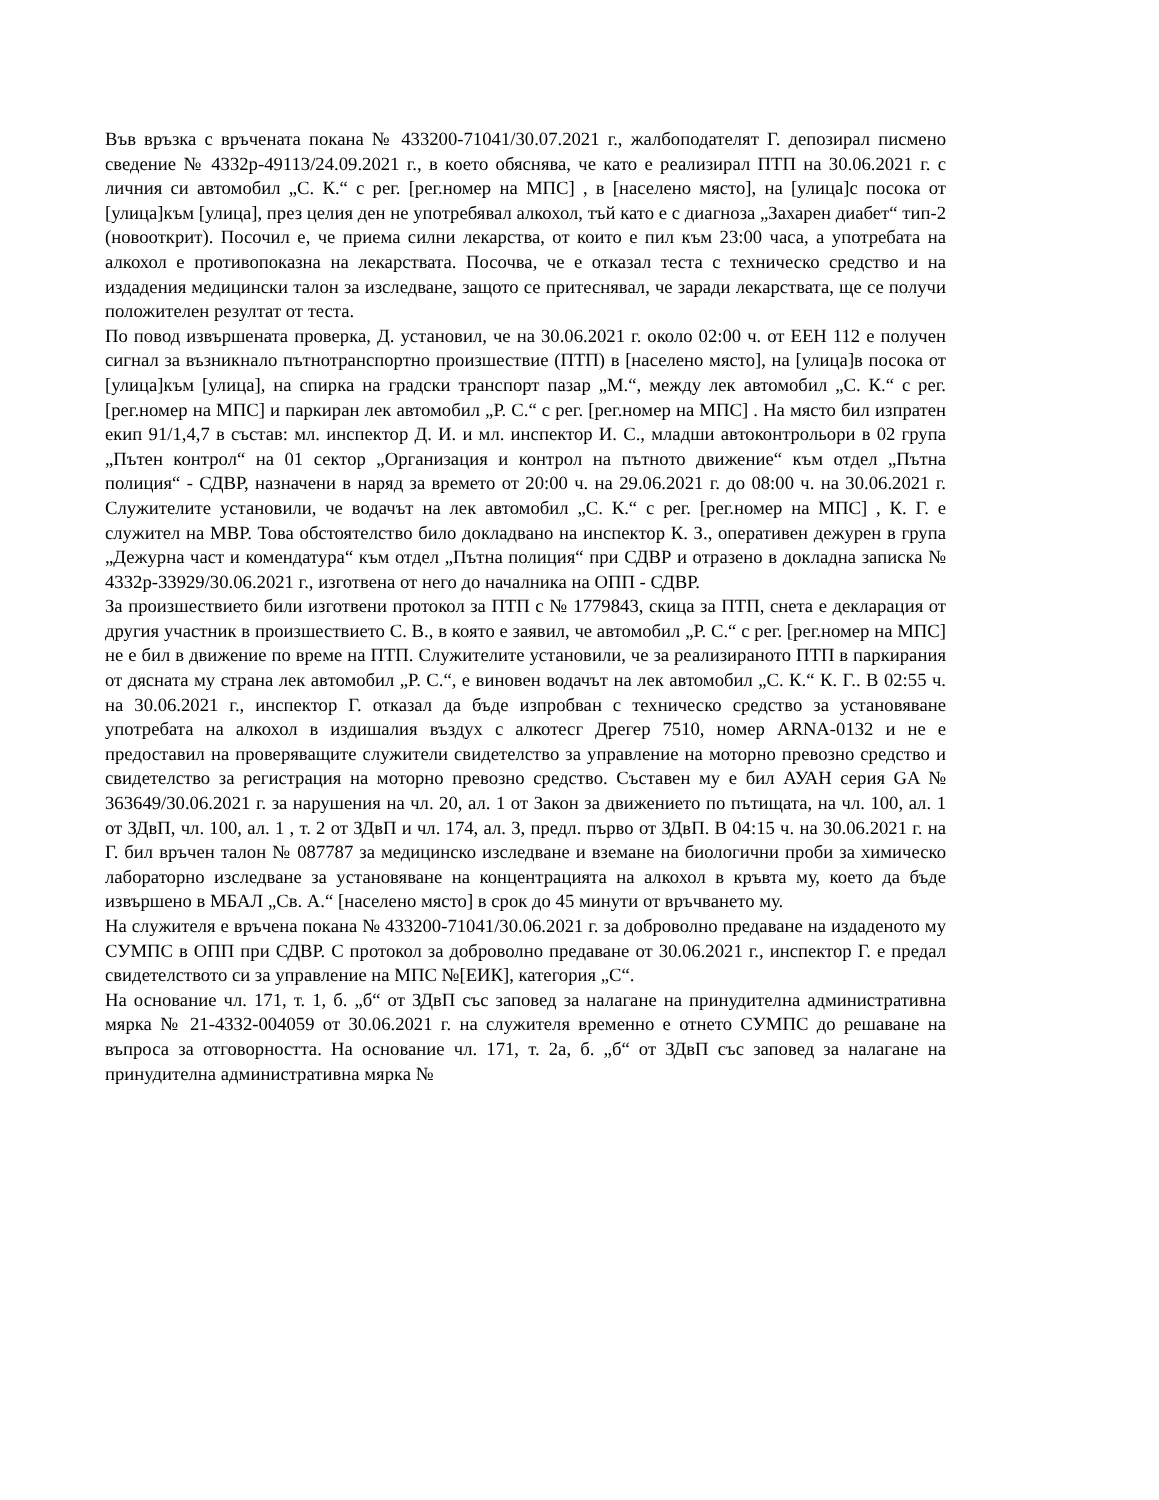Във връзка с връчената покана № 433200-71041/30.07.2021 г., жалбоподателят Г. депозирал писмено сведение № 4332р-49113/24.09.2021 г., в което обяснява, че като е реализирал ПТП на 30.06.2021 г. с личния си автомобил „С. К.“ с рег. [рег.номер на МПС] , в [населено място], на [улица]с посока от [улица]към [улица], през целия ден не употребявал алкохол, тъй като е с диагноза „Захарен диабет“ тип-2 (новооткрит). Посочил е, че приема силни лекарства, от които е пил към 23:00 часа, а употребата на алкохол е противопоказна на лекарствата. Посочва, че е отказал теста с техническо средство и на издадения медицински талон за изследване, защото се притеснявал, че заради лекарствата, ще се получи положителен резултат от теста.
По повод извършената проверка, Д. установил, че на 30.06.2021 г. около 02:00 ч. от ЕЕН 112 е получен сигнал за възникнало пътнотранспортно произшествие (ПТП) в [населено място], на [улица]в посока от [улица]към [улица], на спирка на градски транспорт пазар „М.“, между лек автомобил „С. К.“ с рег. [рег.номер на МПС] и паркиран лек автомобил „Р. С.“ с рег. [рег.номер на МПС] . На място бил изпратен екип 91/1,4,7 в състав: мл. инспектор Д. И. и мл. инспектор И. С., младши автоконтрольори в 02 група „Пътен контрол“ на 01 сектор „Организация и контрол на пътното движение“ към отдел „Пътна полиция“ - СДВР, назначени в наряд за времето от 20:00 ч. на 29.06.2021 г. до 08:00 ч. на 30.06.2021 г. Служителите установили, че водачът на лек автомобил „С. К.“ с рег. [рег.номер на МПС] , К. Г. е служител на МВР. Това обстоятелство било докладвано на инспектор К. З., оперативен дежурен в група „Дежурна част и комендатура“ към отдел „Пътна полиция“ при СДВР и отразено в докладна записка № 4332р-33929/30.06.2021 г., изготвена от него до началника на ОПП - СДВР.
За произшествието били изготвени протокол за ПТП с № 1779843, скица за ПТП, снета е декларация от другия участник в произшествието С. В., в която е заявил, че автомобил „Р. С.“ с рег. [рег.номер на МПС] не е бил в движение по време на ПТП. Служителите установили, че за реализираното ПТП в паркирания от дясната му страна лек автомобил „Р. С.“, е виновен водачът на лек автомобил „С. К.“ К. Г.. В 02:55 ч. на 30.06.2021 г., инспектор Г. отказал да бъде изпробван с техническо средство за установяване употребата на алкохол в издишалия въздух с алкотесг Дрегер 7510, номер ARNA-0132 и не е предоставил на проверяващите служители свидетелство за управление на моторно превозно средство и свидетелство за регистрация на моторно превозно средство. Съставен му е бил АУАН серия GA № 363649/30.06.2021 г. за нарушения на чл. 20, ал. 1 от Закон за движението по пътищата, на чл. 100, ал. 1 от ЗДвП, чл. 100, ал. 1 , т. 2 от ЗДвП и чл. 174, ал. 3, предл. първо от ЗДвП. В 04:15 ч. на 30.06.2021 г. на Г. бил връчен талон № 087787 за медицинско изследване и вземане на биологични проби за химическо лабораторно изследване за установяване на концентрацията на алкохол в кръвта му, което да бъде извършено в МБАЛ „Св. А.“ [населено място] в срок до 45 минути от връчването му.
На служителя е връчена покана № 433200-71041/30.06.2021 г. за доброволно предаване на издаденото му СУМПС в ОПП при СДВР. С протокол за доброволно предаване от 30.06.2021 г., инспектор Г. е предал свидетелството си за управление на МПС №[ЕИК], категория „С“.
На основание чл. 171, т. 1, б. „б“ от ЗДвП със заповед за налагане на принудителна административна мярка № 21-4332-004059 от 30.06.2021 г. на служителя временно е отнето СУМПС до решаване на въпроса за отговорността. На основание чл. 171, т. 2а, б. „б“ от ЗДвП със заповед за налагане на принудителна административна мярка №